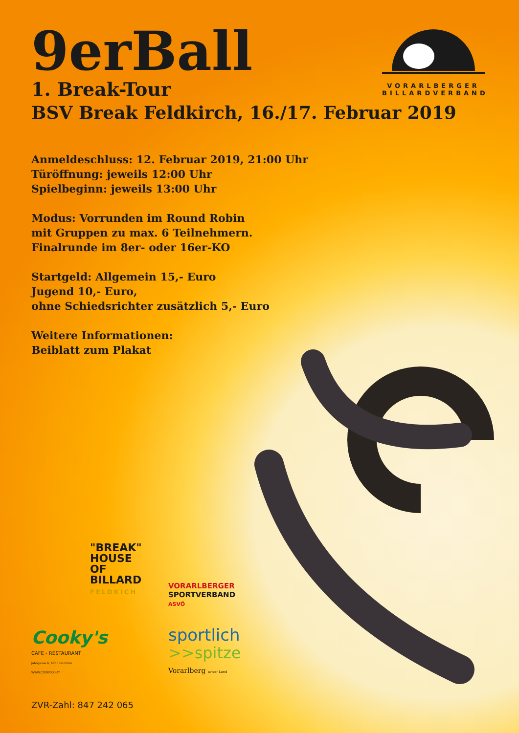VORARLBERGER
BILLARDVERBAND
9erBall
1. Break-Tour
BSV Break Feldkirch, 16./17. Februar 2019
Anmeldeschluss: 12. Februar 2019, 21:00 Uhr
Türöffnung: jeweils 12:00 Uhr
Spielbeginn: jeweils 13:00 Uhr
Modus: Vorrunden im Round Robin
mit Gruppen zu max. 6 Teilnehmern.
Finalrunde im 8er- oder 16er-KO
Startgeld: Allgemein 15,- Euro
Jugend 10,- Euro,
ohne Schiedsrichter zusätzlich 5,- Euro
Weitere Informationen:
Beiblatt zum Plakat
"BREAK"
HOUSE
OF
BILLARD
FELDKICH
VORARLBERGER
SPORTVERBAND
ASVÖ
Cooky's
CAFE - RESTAURANT
Jahngasse 6, 6850 Dornbirn
WWW.COOKY.CO.AT
sportlich
>>spitze
Vorarlberg unser Land
ZVR-Zahl: 847 242 065